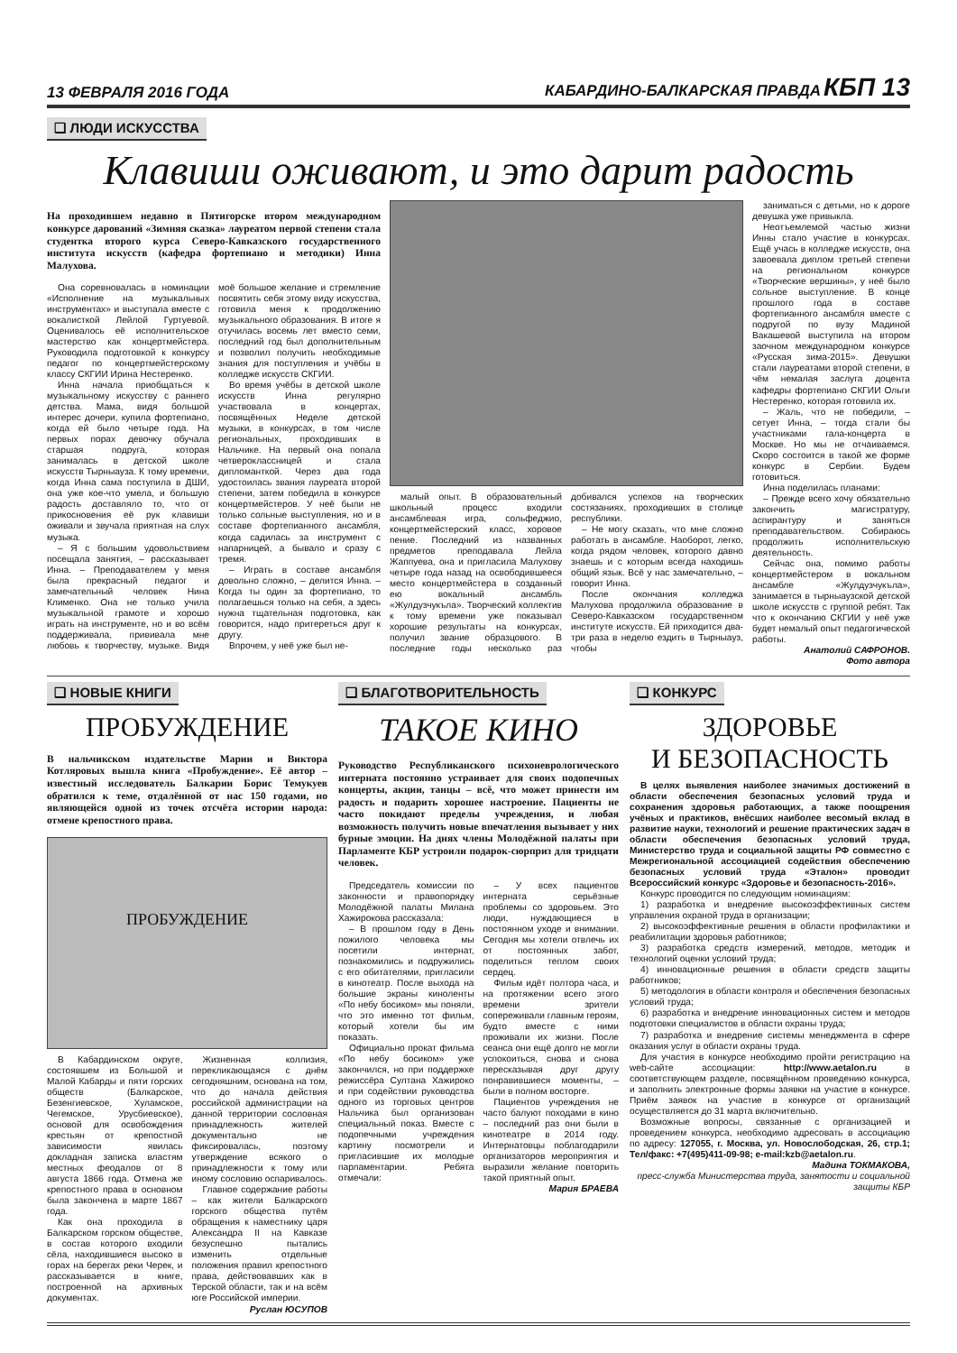13 ФЕВРАЛЯ 2016 ГОДА КАБАРДИНО-БАЛКАРСКАЯ ПРАВДА КБП 13
❑ ЛЮДИ ИСКУССТВА
Клавиши оживают, и это дарит радость
На проходившем недавно в Пятигорске втором международном конкурсе дарований «Зимняя сказка» лауреатом первой степени стала студентка второго курса Северо-Кавказского государственного института искусств (кафедра фортепиано и методики) Инна Малухова.
Она соревновалась в номинации «Исполнение на музыкальных инструментах» и выступала вместе с вокалисткой Лейлой Гуртуевой. Оценивалось её исполнительское мастерство как концертмейстера. Руководила подготовкой к конкурсу педагог по концертмейстерскому классу СКГИИ Ирина Нестеренко.
Инна начала приобщаться к музыкальному искусству с раннего детства. Мама, видя большой интерес дочери, купила фортепиано, когда ей было четыре года. На первых порах девочку обучала старшая подруга, которая занималась в детской школе искусств Тырныауза. К тому времени, когда Инна сама поступила в ДШИ, она уже кое-что умела, и большую радость доставляло то, что от прикосновения её рук клавиши оживали и звучала приятная на слух музыка.
– Я с большим удовольствием посещала занятия, – рассказывает Инна. – Преподавателем у меня была прекрасный педагог и замечательный человек Нина Клименко. Она не только учила музыкальной грамоте и хорошо играть на инструменте, но и во всём поддерживала, прививала мне любовь к творчеству, музыке. Видя моё большое желание и стремление посвятить себя этому виду искусства, готовила меня к продолжению музыкального образования. В итоге я отучилась восемь лет вместо семи, последний год был дополнительным и позволил получить необходимые знания для поступления и учёбы в колледже искусств СКГИИ.
Во время учёбы в детской школе искусств Инна регулярно участвовала в концертах, посвящённых Неделе детской музыки, в конкурсах, в том числе региональных, проходивших в Нальчике. На первый она попала четвероклассницей и стала дипломанткой. Через два года удостоилась звания лауреата второй степени, затем победила в конкурсе концертмейстеров. У неё были не только сольные выступления, но и в составе фортепианного ансамбля, когда садилась за инструмент с напарницей, а бывало и сразу с тремя.
– Играть в составе ансамбля довольно сложно, – делится Инна. – Когда ты один за фортепиано, то полагаешься только на себя, а здесь нужна тщательная подготовка, как говорится, надо притереться друг к другу.
Впрочем, у неё уже был не-
малый опыт. В образовательный школьный процесс входили ансамблевая игра, сольфеджио, концертмейстерский класс, хоровое пение. Последний из названных предметов преподавала Лейла Жаппуева, она и пригласила Малухову четыре года назад на освободившееся место концертмейстера в созданный ею вокальный ансамбль «Жулдузчукъла». Творческий коллектив к тому времени уже показывал хорошие результаты на конкурсах, получил звание образцового. В последние годы несколько раз добивался успехов на творческих состязаниях, проходивших в столице республики.
– Не могу сказать, что мне сложно работать в ансамбле. Наоборот, легко, когда рядом человек, которого давно знаешь и с которым всегда находишь общий язык. Всё у нас замечательно, – говорит Инна.
После окончания колледжа Малухова продолжила образование в Северо-Кавказском государственном институте искусств. Ей приходится два-три раза в неделю ездить в Тырныауз, чтобы
заниматься с детьми, но к дороге девушка уже привыкла.
Неотъемлемой частью жизни Инны стало участие в конкурсах. Ещё учась в колледже искусств, она завоевала диплом третьей степени на региональном конкурсе «Творческие вершины», у неё было сольное выступление. В конце прошлого года в составе фортепианного ансамбля вместе с подругой по вузу Мадиной Вакашевой выступила на втором заочном международном конкурсе «Русская зима-2015». Девушки стали лауреатами второй степени, в чём немалая заслуга доцента кафедры фортепиано СКГИИ Ольги Нестеренко, которая готовила их.
– Жаль, что не победили, – сетует Инна, – тогда стали бы участниками гала-концерта в Москве. Но мы не отчаиваемся. Скоро состоится в такой же форме конкурс в Сербии. Будем готовиться.
Инна поделилась планами:
– Прежде всего хочу обязательно закончить магистратуру, аспирантуру и заняться преподавательством. Собираюсь продолжить исполнительскую деятельность.
Сейчас она, помимо работы концертмейстером в вокальном ансамбле «Жулдузчукъла», занимается в тырныаузской детской школе искусств с группой ребят. Так что к окончанию СКГИИ у неё уже будет немалый опыт педагогической работы.
Анатолий САФРОНОВ.
Фото автора
❑ НОВЫЕ КНИГИ
ПРОБУЖДЕНИЕ
В нальчикском издательстве Марии и Виктора Котляровых вышла книга «Пробуждение». Её автор – известный исследователь Балкарии Борис Темукуев обратился к теме, отдалённой от нас 150 годами, но являющейся одной из точек отсчёта истории народа: отмене крепостного права.
ПРОБУЖДЕНИЕ
В Кабардинском округе, состоявшем из Большой и Малой Кабарды и пяти горских обществ (Балкарское, Безенгиевское, Хуламское, Чегемское, Урусбиевское), основой для освобождения крестьян от крепостной зависимости явилась докладная записка властям местных феодалов от 8 августа 1866 года. Отмена же крепостного права в основном была закончена в марте 1867 года.
Как она проходила в Балкарском горском обществе, в состав которого входили сёла, находившиеся высоко в горах на берегах реки Черек, и рассказывается в книге, построенной на архивных документах.
Жизненная коллизия, перекликающаяся с днём сегодняшним, основана на том, что до начала действия российской администрации на данной территории сословная принадлежность жителей документально не фиксировалась, поэтому утверждение всякого о принадлежности к тому или иному сословию оспаривалось.
Главное содержание работы – как жители Балкарского горского общества путём обращения к наместнику царя Александра II на Кавказе безуспешно пытались изменить отдельные положения правил крепостного права, действовавших как в Терской области, так и на всём юге Российской империи.
Руслан ЮСУПОВ
❑ БЛАГОТВОРИТЕЛЬНОСТЬ
ТАКОЕ КИНО
Руководство Республиканского психоневрологического интерната постоянно устраивает для своих подопечных концерты, акции, танцы – всё, что может принести им радость и подарить хорошее настроение. Пациенты не часто покидают пределы учреждения, и любая возможность получить новые впечатления вызывает у них бурные эмоции. На днях члены Молодёжной палаты при Парламенте КБР устроили подарок-сюрприз для тридцати человек.
Председатель комиссии по законности и правопорядку Молодёжной палаты Милана Хажирокова рассказала:
– В прошлом году в День пожилого человека мы посетили интернат, познакомились и подружились с его обитателями, пригласили в кинотеатр. После выхода на большие экраны киноленты «По небу босиком» мы поняли, что это именно тот фильм, который хотели бы им показать.
Официально прокат фильма «По небу босиком» уже закончился, но при поддержке режиссёра Султана Хажироко и при содействии руководства одного из торговых центров Нальчика был организован специальный показ. Вместе с подопечными учреждения картину посмотрели и пригласившие их молодые парламентарии. Ребята отмечали:
– У всех пациентов интерната серьёзные проблемы со здоровьем. Это люди, нуждающиеся в постоянном уходе и внимании. Сегодня мы хотели отвлечь их от постоянных забот, поделиться теплом своих сердец.
Фильм идёт полтора часа, и на протяжении всего этого времени зрители сопереживали главным героям, будто вместе с ними проживали их жизни. После сеанса они ещё долго не могли успокоиться, снова и снова пересказывая друг другу понравившиеся моменты, – были в полном восторге.
Пациентов учреждения не часто балуют походами в кино – последний раз они были в кинотеатре в 2014 году. Интернатовцы поблагодарили организаторов мероприятия и выразили желание повторить такой приятный опыт.
Мария БРАЕВА
❑ КОНКУРС
ЗДОРОВЬЕ
И БЕЗОПАСНОСТЬ
В целях выявления наиболее значимых достижений в области обеспечения безопасных условий труда и сохранения здоровья работающих, а также поощрения учёных и практиков, внёсших наиболее весомый вклад в развитие науки, технологий и решение практических задач в области обеспечения безопасных условий труда, Министерство труда и социальной защиты РФ совместно с Межрегиональной ассоциацией содействия обеспечению безопасных условий труда «Эталон» проводит Всероссийский конкурс «Здоровье и безопасность-2016».
Конкурс проводится по следующим номинациям:
1) разработка и внедрение высокоэффективных систем управления охраной труда в организации;
2) высокоэффективные решения в области профилактики и реабилитации здоровья работников;
3) разработка средств измерений, методов, методик и технологий оценки условий труда;
4) инновационные решения в области средств защиты работников;
5) методология в области контроля и обеспечения безопасных условий труда;
6) разработка и внедрение инновационных систем и методов подготовки специалистов в области охраны труда;
7) разработка и внедрение системы менеджмента в сфере оказания услуг в области охраны труда.
Для участия в конкурсе необходимо пройти регистрацию на web-сайте ассоциации: http://www.aetalon.ru в соответствующем разделе, посвящённом проведению конкурса, и заполнить электронные формы заявки на участие в конкурсе. Приём заявок на участие в конкурсе от организаций осуществляется до 31 марта включительно.
Возможные вопросы, связанные с организацией и проведением конкурса, необходимо адресовать в ассоциацию по адресу: 127055, г. Москва, ул. Новослободская, 26, стр.1; Тел/факс: +7(495)411-09-98; e-mail:kzb@aetalon.ru.
Мадина ТОКМАКОВА,
пресс-служба Министерства труда, занятости и социальной защиты КБР